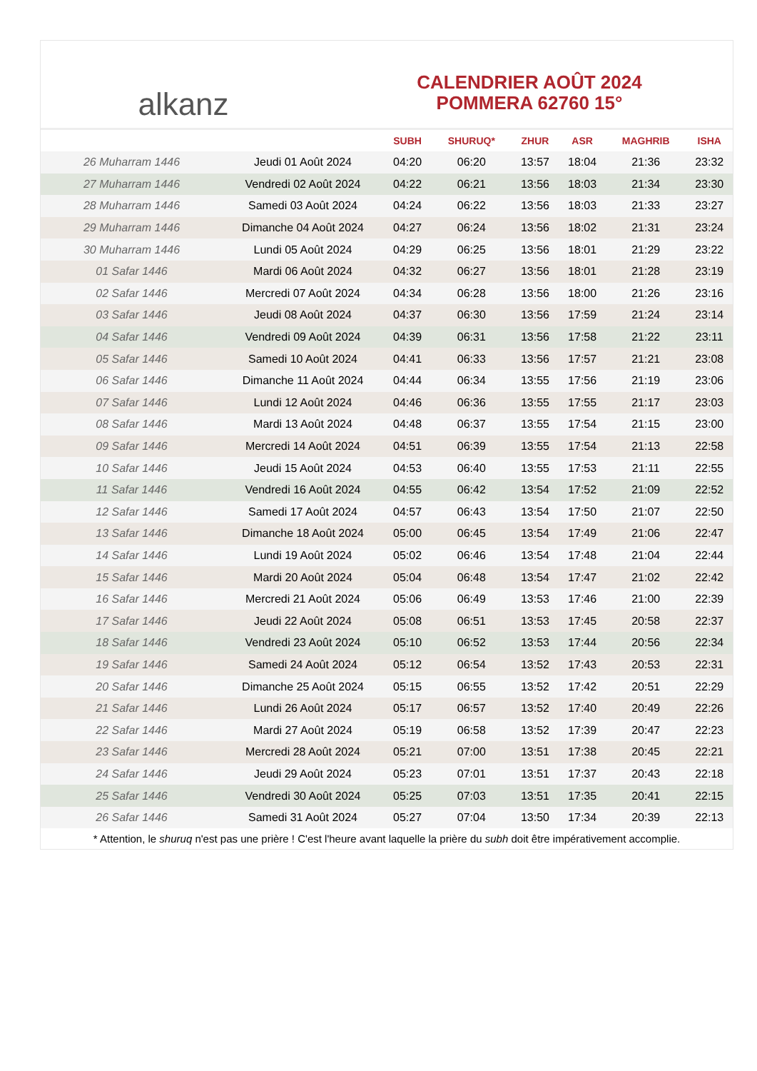alkanz
CALENDRIER AOÛT 2024
POMMERA 62760 15°
| | | SUBH | SHURUQ* | ZHUR | ASR | MAGHRIB | ISHA |
| --- | --- | --- | --- | --- | --- | --- | --- |
| 26 Muharram 1446 | Jeudi 01 Août 2024 | 04:20 | 06:20 | 13:57 | 18:04 | 21:36 | 23:32 |
| 27 Muharram 1446 | Vendredi 02 Août 2024 | 04:22 | 06:21 | 13:56 | 18:03 | 21:34 | 23:30 |
| 28 Muharram 1446 | Samedi 03 Août 2024 | 04:24 | 06:22 | 13:56 | 18:03 | 21:33 | 23:27 |
| 29 Muharram 1446 | Dimanche 04 Août 2024 | 04:27 | 06:24 | 13:56 | 18:02 | 21:31 | 23:24 |
| 30 Muharram 1446 | Lundi 05 Août 2024 | 04:29 | 06:25 | 13:56 | 18:01 | 21:29 | 23:22 |
| 01 Safar 1446 | Mardi 06 Août 2024 | 04:32 | 06:27 | 13:56 | 18:01 | 21:28 | 23:19 |
| 02 Safar 1446 | Mercredi 07 Août 2024 | 04:34 | 06:28 | 13:56 | 18:00 | 21:26 | 23:16 |
| 03 Safar 1446 | Jeudi 08 Août 2024 | 04:37 | 06:30 | 13:56 | 17:59 | 21:24 | 23:14 |
| 04 Safar 1446 | Vendredi 09 Août 2024 | 04:39 | 06:31 | 13:56 | 17:58 | 21:22 | 23:11 |
| 05 Safar 1446 | Samedi 10 Août 2024 | 04:41 | 06:33 | 13:56 | 17:57 | 21:21 | 23:08 |
| 06 Safar 1446 | Dimanche 11 Août 2024 | 04:44 | 06:34 | 13:55 | 17:56 | 21:19 | 23:06 |
| 07 Safar 1446 | Lundi 12 Août 2024 | 04:46 | 06:36 | 13:55 | 17:55 | 21:17 | 23:03 |
| 08 Safar 1446 | Mardi 13 Août 2024 | 04:48 | 06:37 | 13:55 | 17:54 | 21:15 | 23:00 |
| 09 Safar 1446 | Mercredi 14 Août 2024 | 04:51 | 06:39 | 13:55 | 17:54 | 21:13 | 22:58 |
| 10 Safar 1446 | Jeudi 15 Août 2024 | 04:53 | 06:40 | 13:55 | 17:53 | 21:11 | 22:55 |
| 11 Safar 1446 | Vendredi 16 Août 2024 | 04:55 | 06:42 | 13:54 | 17:52 | 21:09 | 22:52 |
| 12 Safar 1446 | Samedi 17 Août 2024 | 04:57 | 06:43 | 13:54 | 17:50 | 21:07 | 22:50 |
| 13 Safar 1446 | Dimanche 18 Août 2024 | 05:00 | 06:45 | 13:54 | 17:49 | 21:06 | 22:47 |
| 14 Safar 1446 | Lundi 19 Août 2024 | 05:02 | 06:46 | 13:54 | 17:48 | 21:04 | 22:44 |
| 15 Safar 1446 | Mardi 20 Août 2024 | 05:04 | 06:48 | 13:54 | 17:47 | 21:02 | 22:42 |
| 16 Safar 1446 | Mercredi 21 Août 2024 | 05:06 | 06:49 | 13:53 | 17:46 | 21:00 | 22:39 |
| 17 Safar 1446 | Jeudi 22 Août 2024 | 05:08 | 06:51 | 13:53 | 17:45 | 20:58 | 22:37 |
| 18 Safar 1446 | Vendredi 23 Août 2024 | 05:10 | 06:52 | 13:53 | 17:44 | 20:56 | 22:34 |
| 19 Safar 1446 | Samedi 24 Août 2024 | 05:12 | 06:54 | 13:52 | 17:43 | 20:53 | 22:31 |
| 20 Safar 1446 | Dimanche 25 Août 2024 | 05:15 | 06:55 | 13:52 | 17:42 | 20:51 | 22:29 |
| 21 Safar 1446 | Lundi 26 Août 2024 | 05:17 | 06:57 | 13:52 | 17:40 | 20:49 | 22:26 |
| 22 Safar 1446 | Mardi 27 Août 2024 | 05:19 | 06:58 | 13:52 | 17:39 | 20:47 | 22:23 |
| 23 Safar 1446 | Mercredi 28 Août 2024 | 05:21 | 07:00 | 13:51 | 17:38 | 20:45 | 22:21 |
| 24 Safar 1446 | Jeudi 29 Août 2024 | 05:23 | 07:01 | 13:51 | 17:37 | 20:43 | 22:18 |
| 25 Safar 1446 | Vendredi 30 Août 2024 | 05:25 | 07:03 | 13:51 | 17:35 | 20:41 | 22:15 |
| 26 Safar 1446 | Samedi 31 Août 2024 | 05:27 | 07:04 | 13:50 | 17:34 | 20:39 | 22:13 |
* Attention, le shuruq n'est pas une prière ! C'est l'heure avant laquelle la prière du subh doit être impérativement accomplie.